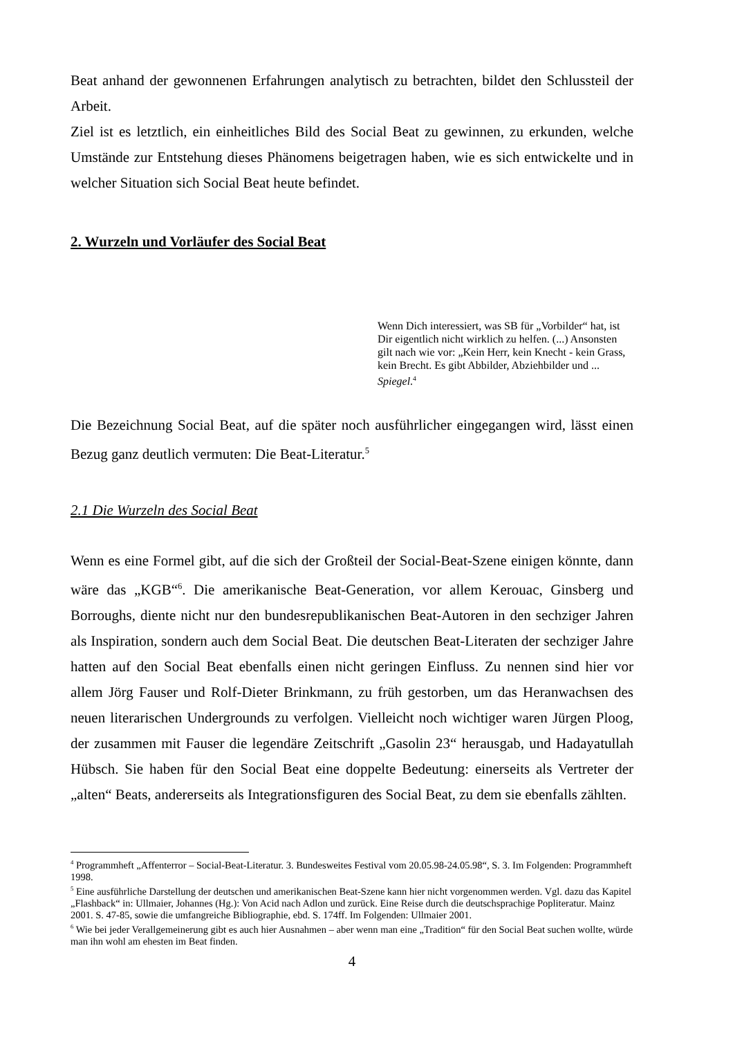Beat anhand der gewonnenen Erfahrungen analytisch zu betrachten, bildet den Schlussteil der Arbeit.
Ziel ist es letztlich, ein einheitliches Bild des Social Beat zu gewinnen, zu erkunden, welche Umstände zur Entstehung dieses Phänomens beigetragen haben, wie es sich entwickelte und in welcher Situation sich Social Beat heute befindet.
2. Wurzeln und Vorläufer des Social Beat
Wenn Dich interessiert, was SB für „Vorbilder“ hat, ist Dir eigentlich nicht wirklich zu helfen. (...) Ansonsten gilt nach wie vor: „Kein Herr, kein Knecht - kein Grass, kein Brecht. Es gibt Abbilder, Abziehbilder und ... Spiegel.<sup>4</sup>
Die Bezeichnung Social Beat, auf die später noch ausführlicher eingegangen wird, lässt einen Bezug ganz deutlich vermuten: Die Beat-Literatur.<sup>5</sup>
2.1 Die Wurzeln des Social Beat
Wenn es eine Formel gibt, auf die sich der Großteil der Social-Beat-Szene einigen könnte, dann wäre das „KGB“<sup>6</sup>. Die amerikanische Beat-Generation, vor allem Kerouac, Ginsberg und Borroughs, diente nicht nur den bundesrepublikanischen Beat-Autoren in den sechziger Jahren als Inspiration, sondern auch dem Social Beat. Die deutschen Beat-Literaten der sechziger Jahre hatten auf den Social Beat ebenfalls einen nicht geringen Einfluss. Zu nennen sind hier vor allem Jörg Fauser und Rolf-Dieter Brinkmann, zu früh gestorben, um das Heranwachsen des neuen literarischen Undergrounds zu verfolgen. Vielleicht noch wichtiger waren Jürgen Ploog, der zusammen mit Fauser die legendäre Zeitschrift „Gasolin 23“ herausgab, und Hadayatullah Hübsch. Sie haben für den Social Beat eine doppelte Bedeutung: einerseits als Vertreter der „alten“ Beats, andererseits als Integrationsfiguren des Social Beat, zu dem sie ebenfalls zählten.
<sup>4</sup> Programmheft „Affenterror – Social-Beat-Literatur. 3. Bundesweites Festival vom 20.05.98-24.05.98“, S. 3. Im Folgenden: Programmheft 1998.
<sup>5</sup> Eine ausführliche Darstellung der deutschen und amerikanischen Beat-Szene kann hier nicht vorgenommen werden. Vgl. dazu das Kapitel „Flashback“ in: Ullmaier, Johannes (Hg.): Von Acid nach Adlon und zurück. Eine Reise durch die deutschsprachige Popliteratur. Mainz 2001. S. 47-85, sowie die umfangreiche Bibliographie, ebd. S. 174ff. Im Folgenden: Ullmaier 2001.
<sup>6</sup> Wie bei jeder Verallgemeinerung gibt es auch hier Ausnahmen – aber wenn man eine „Tradition“ für den Social Beat suchen wollte, würde man ihn wohl am ehesten im Beat finden.
4